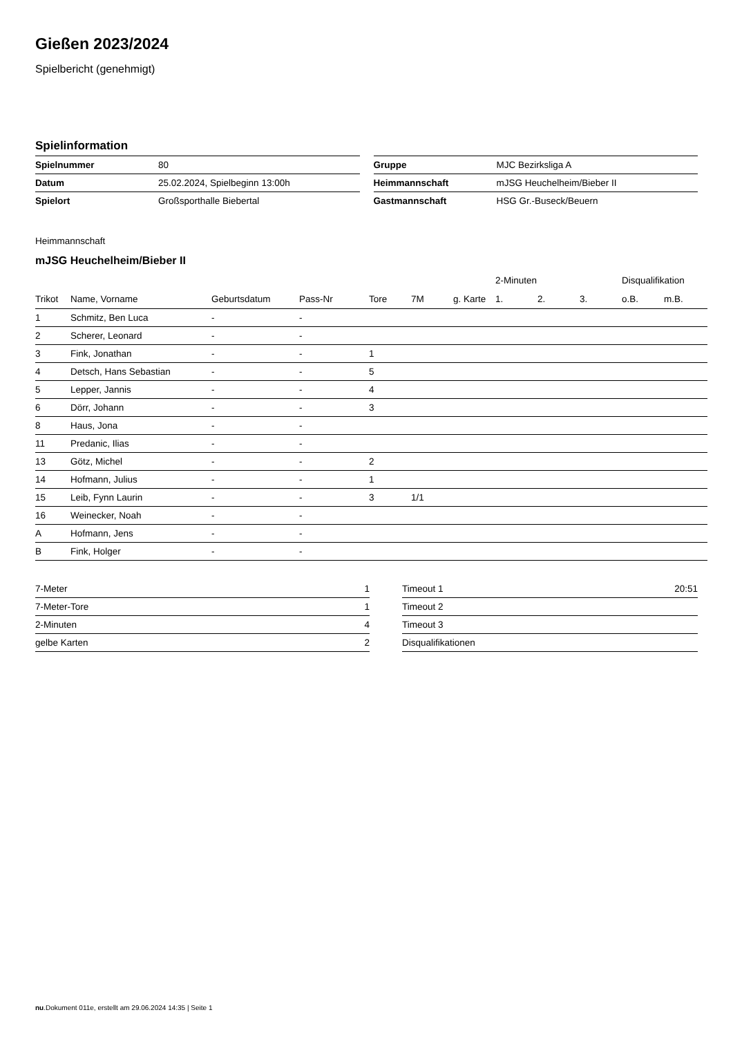Gießen 2023/2024
Spielbericht (genehmigt)
Spielinformation
| Spielnummer | 80 |
| Datum | 25.02.2024, Spielbeginn 13:00h |
| Spielort | Großsporthalle Biebertal |
| Gruppe | MJC Bezirksliga A |
| Heimmannschaft | mJSG Heuchelheim/Bieber II |
| Gastmannschaft | HSG Gr.-Buseck/Beuern |
Heimmannschaft
mJSG Heuchelheim/Bieber II
| | | | | | | | 2-Minuten | | | Disqualifikation | |
| --- | --- | --- | --- | --- | --- | --- | --- | --- | --- | --- | --- |
| Trikot | Name, Vorname | Geburtsdatum | Pass-Nr | Tore | 7M | g. Karte | 1. | 2. | 3. | o.B. | m.B. |
| 1 | Schmitz, Ben Luca | - | - | | | | | | | | |
| 2 | Scherer, Leonard | - | - | | | | | | | | |
| 3 | Fink, Jonathan | - | - | 1 | | | | | | | |
| 4 | Detsch, Hans Sebastian | - | - | 5 | | | | | | | |
| 5 | Lepper, Jannis | - | - | 4 | | | | | | | |
| 6 | Dörr, Johann | - | - | 3 | | | | | | | |
| 8 | Haus, Jona | - | - | | | | | | | | |
| 11 | Predanic, Ilias | - | - | | | | | | | | |
| 13 | Götz, Michel | - | - | 2 | | | | | | | |
| 14 | Hofmann, Julius | - | - | 1 | | | | | | | |
| 15 | Leib, Fynn Laurin | - | - | 3 | 1/1 | | | | | | |
| 16 | Weinecker, Noah | - | - | | | | | | | | |
| A | Hofmann, Jens | - | - | | | | | | | | |
| B | Fink, Holger | - | - | | | | | | | | |
| 7-Meter | 1 |
| 7-Meter-Tore | 1 |
| 2-Minuten | 4 |
| gelbe Karten | 2 |
| Timeout 1 | 20:51 |
| Timeout 2 | |
| Timeout 3 | |
| Disqualifikationen | |
nu.Dokument 011e, erstellt am 29.06.2024 14:35 | Seite 1